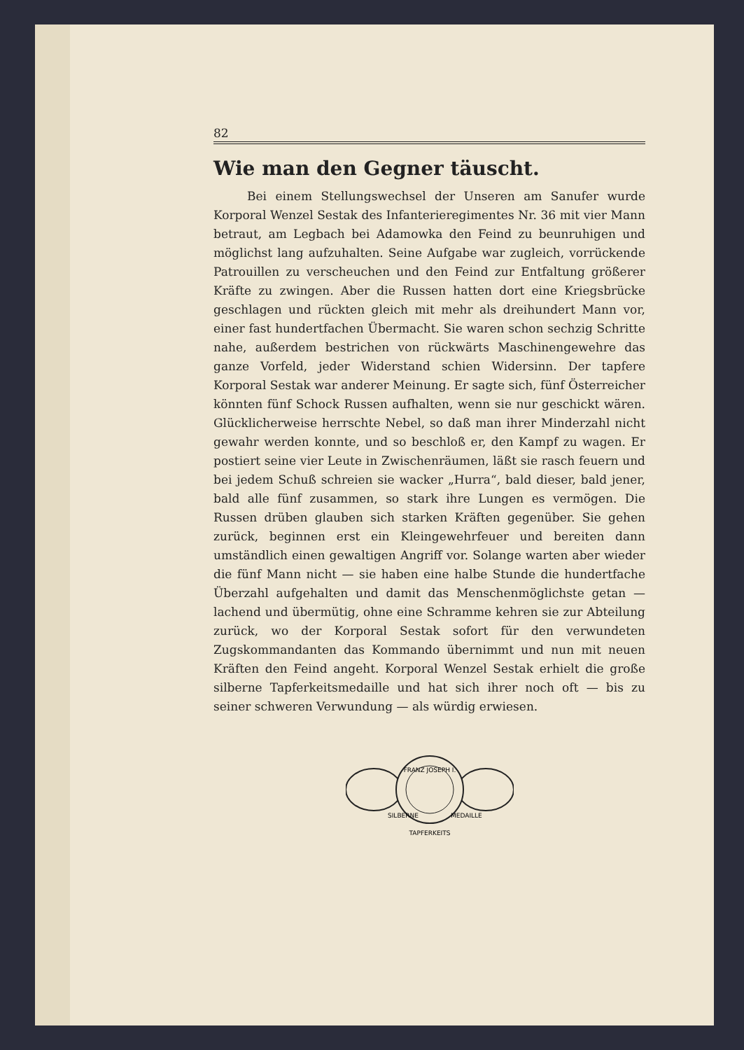82
Wie man den Gegner täuscht.
Bei einem Stellungswechsel der Unseren am Sanufer wurde Korporal Wenzel Sestak des Infanterieregimentes Nr. 36 mit vier Mann betraut, am Legbach bei Adamowka den Feind zu beunruhigen und möglichst lang aufzuhalten. Seine Aufgabe war zugleich, vorrückende Patrouillen zu verscheuchen und den Feind zur Entfaltung größerer Kräfte zu zwingen. Aber die Russen hatten dort eine Kriegsbrücke geschlagen und rückten gleich mit mehr als dreihundert Mann vor, einer fast hundertfachen Übermacht. Sie waren schon sechzig Schritte nahe, außerdem bestrichen von rückwärts Maschinengewehre das ganze Vorfeld, jeder Widerstand schien Widersinn. Der tapfere Korporal Sestak war anderer Meinung. Er sagte sich, fünf Österreicher könnten fünf Schock Russen aufhalten, wenn sie nur geschickt wären. Glücklicherweise herrschte Nebel, so daß man ihrer Minderzahl nicht gewahr werden konnte, und so beschloß er, den Kampf zu wagen. Er postiert seine vier Leute in Zwischenräumen, läßt sie rasch feuern und bei jedem Schuß schreien sie wacker „Hurra“, bald dieser, bald jener, bald alle fünf zusammen, so stark ihre Lungen es vermögen. Die Russen drüben glauben sich starken Kräften gegenüber. Sie gehen zurück, beginnen erst ein Kleingewehrfeuer und bereiten dann umständlich einen gewaltigen Angriff vor. Solange warten aber wieder die fünf Mann nicht — sie haben eine halbe Stunde die hundertfache Überzahl aufgehalten und damit das Menschenmöglichste getan — lachend und übermütig, ohne eine Schramme kehren sie zur Abteilung zurück, wo der Korporal Sestak sofort für den verwundeten Zugskommandanten das Kommando übernimmt und nun mit neuen Kräften den Feind angeht. Korporal Wenzel Sestak erhielt die große silberne Tapferkeitsmedaille und hat sich ihrer noch oft — bis zu seiner schweren Verwundung — als würdig erwiesen.
FRANZ JOSEPH I.
SILBERNE
MEDAILLE
TAPFERKEITS